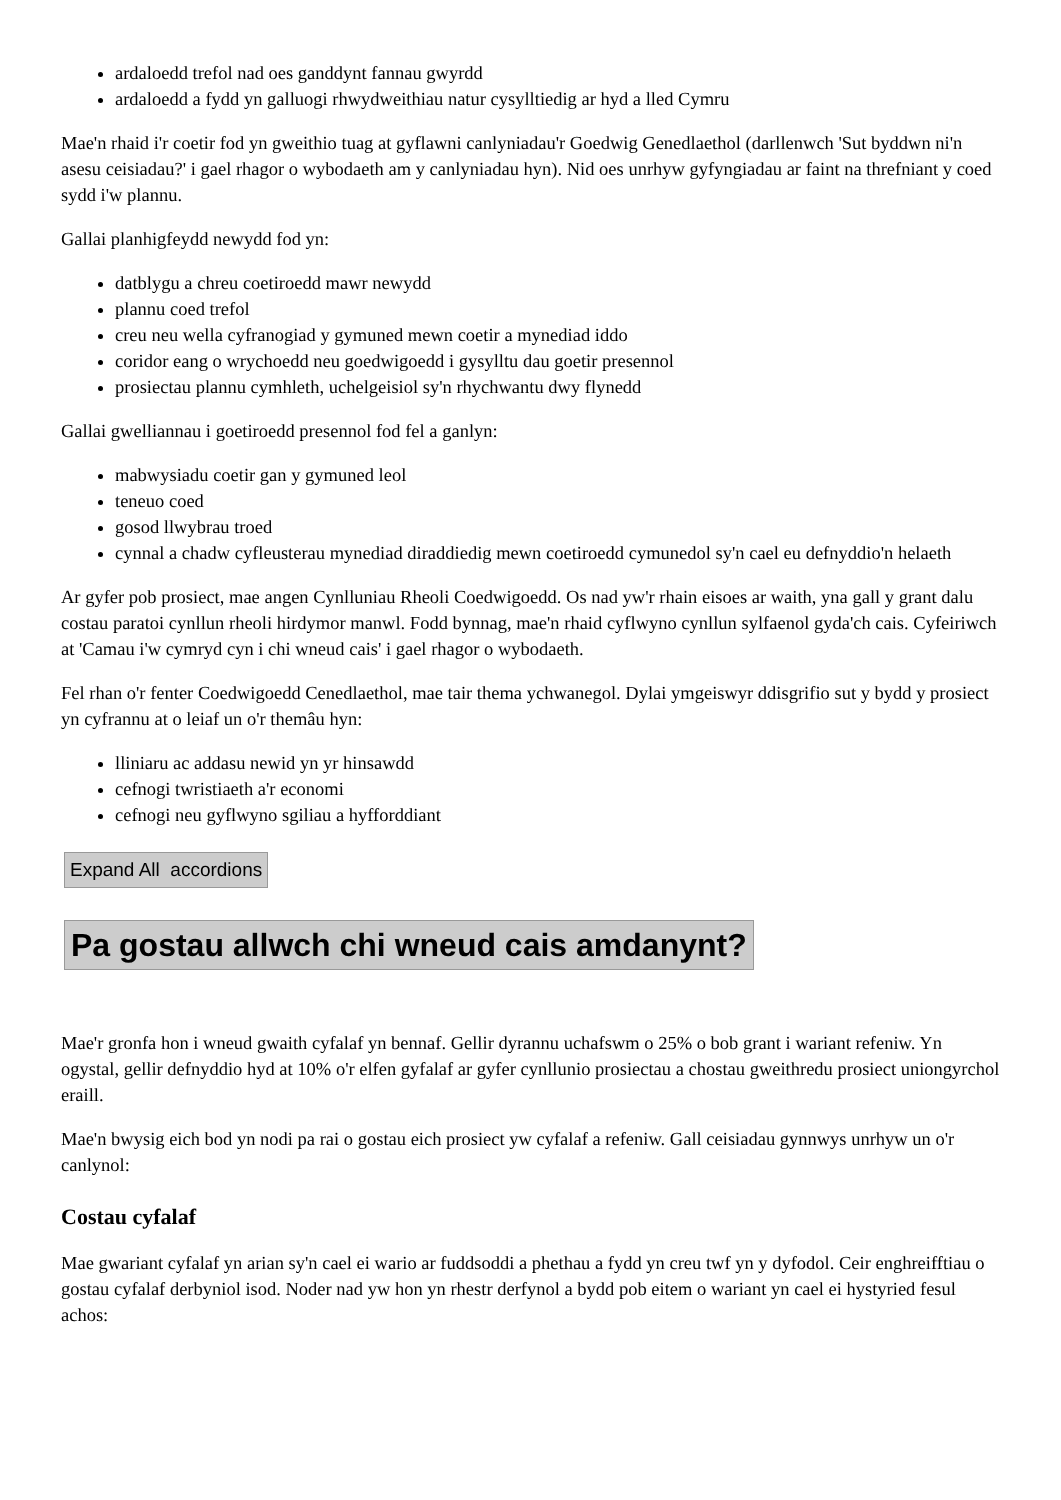ardaloedd trefol nad oes ganddynt fannau gwyrdd
ardaloedd a fydd yn galluogi rhwydweithiau natur cysylltiedig ar hyd a lled Cymru
Mae'n rhaid i'r coetir fod yn gweithio tuag at gyflawni canlyniadau'r Goedwig Genedlaethol (darllenwch 'Sut byddwn ni'n asesu ceisiadau?' i gael rhagor o wybodaeth am y canlyniadau hyn). Nid oes unrhyw gyfyngiadau ar faint na threfniant y coed sydd i'w plannu.
Gallai planhigfeydd newydd fod yn:
datblygu a chreu coetiroedd mawr newydd
plannu coed trefol
creu neu wella cyfranogiad y gymuned mewn coetir a mynediad iddo
coridor eang o wrychoedd neu goedwigoedd i gysylltu dau goetir presennol
prosiectau plannu cymhleth, uchelgeisiol sy'n rhychwantu dwy flynedd
Gallai gwelliannau i goetiroedd presennol fod fel a ganlyn:
mabwysiadu coetir gan y gymuned leol
teneuo coed
gosod llwybrau troed
cynnal a chadw cyfleusterau mynediad diraddiedig mewn coetiroedd cymunedol sy'n cael eu defnyddio'n helaeth
Ar gyfer pob prosiect, mae angen Cynlluniau Rheoli Coedwigoedd. Os nad yw'r rhain eisoes ar waith, yna gall y grant dalu costau paratoi cynllun rheoli hirdymor manwl. Fodd bynnag, mae'n rhaid cyflwyno cynllun sylfaenol gyda'ch cais. Cyfeiriwch at 'Camau i'w cymryd cyn i chi wneud cais' i gael rhagor o wybodaeth.
Fel rhan o'r fenter Coedwigoedd Cenedlaethol, mae tair thema ychwanegol. Dylai ymgeiswyr ddisgrifio sut y bydd y prosiect yn cyfrannu at o leiaf un o'r themâu hyn:
lliniaru ac addasu newid yn yr hinsawdd
cefnogi twristiaeth a'r economi
cefnogi neu gyflwyno sgiliau a hyfforddiant
Expand All accordions
Pa gostau allwch chi wneud cais amdanynt?
Mae'r gronfa hon i wneud gwaith cyfalaf yn bennaf. Gellir dyrannu uchafswm o 25% o bob grant i wariant refeniw. Yn ogystal, gellir defnyddio hyd at 10% o'r elfen gyfalaf ar gyfer cynllunio prosiectau a chostau gweithredu prosiect uniongyrchol eraill.
Mae'n bwysig eich bod yn nodi pa rai o gostau eich prosiect yw cyfalaf a refeniw. Gall ceisiadau gynnwys unrhyw un o'r canlynol:
Costau cyfalaf
Mae gwariant cyfalaf yn arian sy'n cael ei wario ar fuddsoddi a phethau a fydd yn creu twf yn y dyfodol. Ceir enghreifftiau o gostau cyfalaf derbyniol isod. Noder nad yw hon yn rhestr derfynol a bydd pob eitem o wariant yn cael ei hystyried fesul achos: